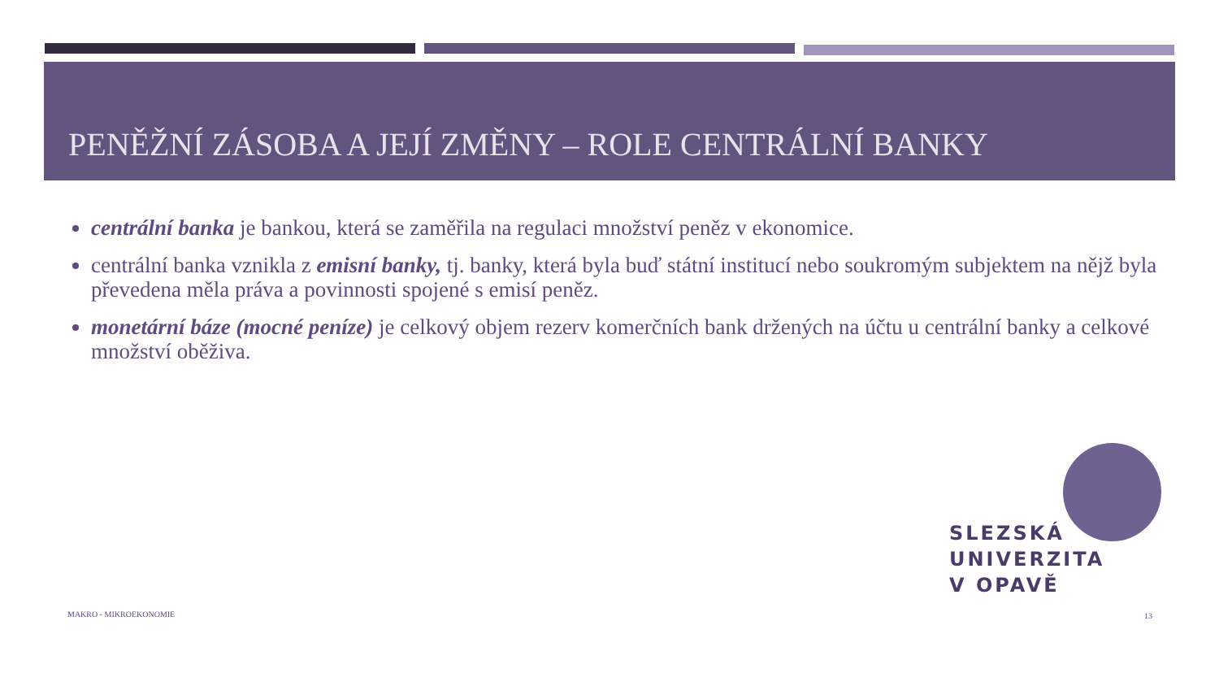PENĚŽNÍ ZÁSOBA A JEJÍ ZMĚNY – ROLE CENTRÁLNÍ BANKY
centrální banka je bankou, která se zaměřila na regulaci množství peněz v ekonomice.
centrální banka vznikla z emisní banky, tj. banky, která byla buď státní institucí nebo soukromým subjektem na nějž byla převedena měla práva a povinnosti spojené s emisí peněz.
monetární báze (mocné peníze) je celkový objem rezerv komerčních bank držených na účtu u centrální banky a celkové množství oběživa.
SLEZSKÁ
UNIVERZITA
V OPAVĚ
MAKRO - MIKROEKONOMIE 13